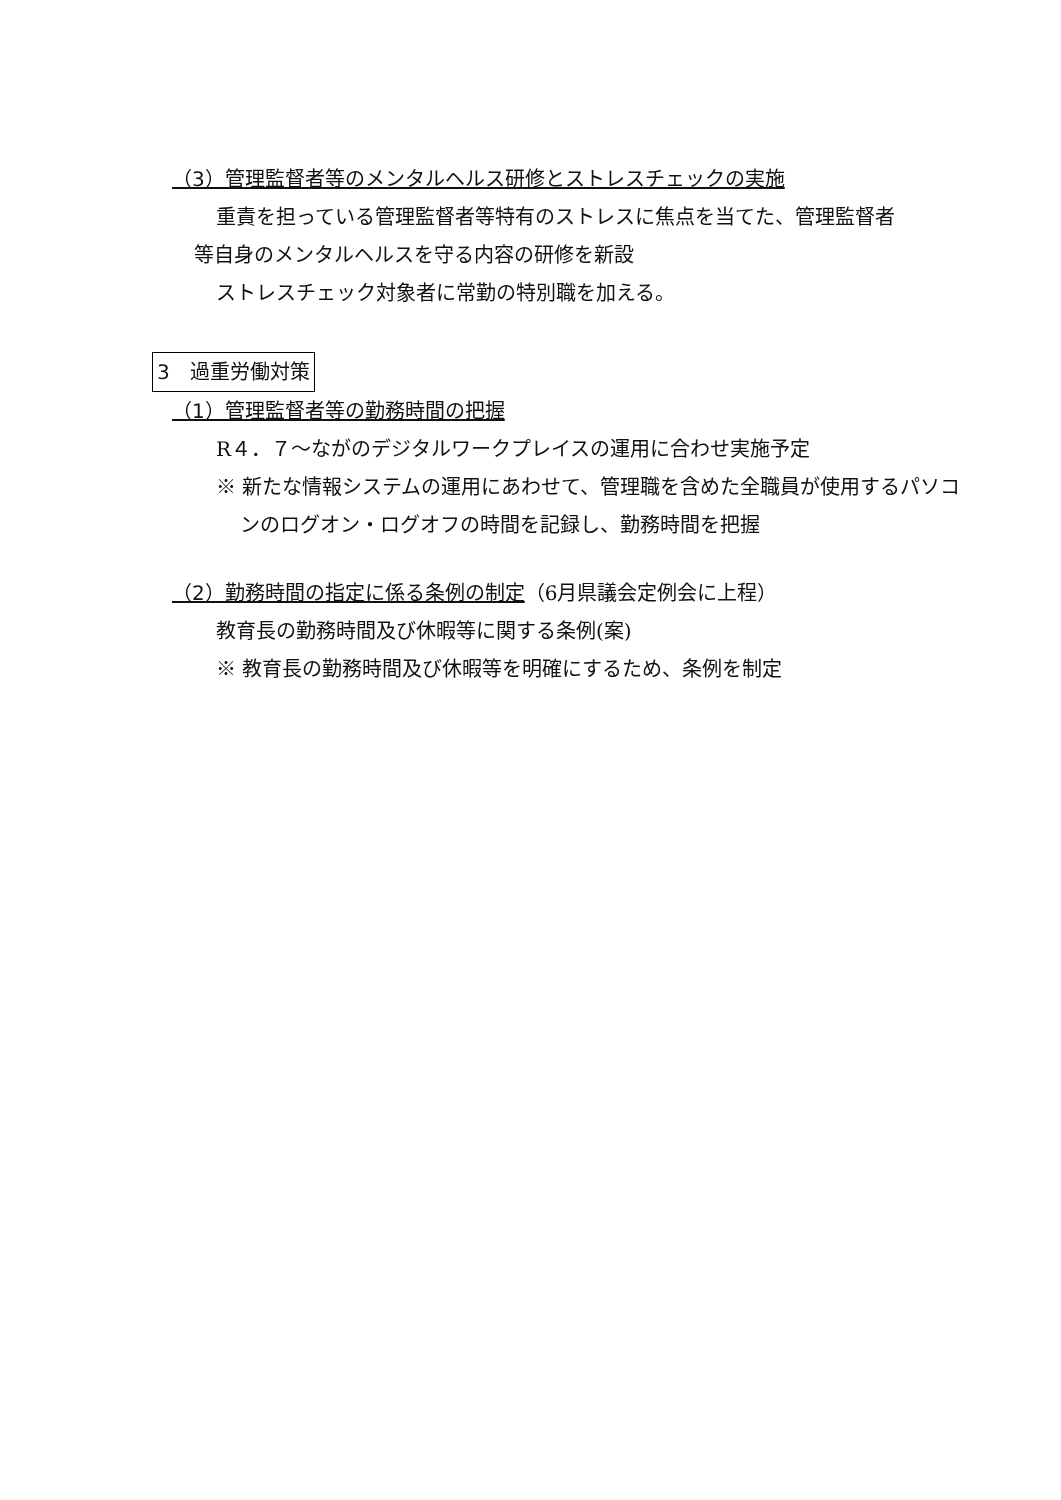（3）管理監督者等のメンタルヘルス研修とストレスチェックの実施
重責を担っている管理監督者等特有のストレスに焦点を当てた、管理監督者
等自身のメンタルヘルスを守る内容の研修を新設
ストレスチェック対象者に常勤の特別職を加える。
3　過重労働対策
（1）管理監督者等の勤務時間の把握
R４．７～ながのデジタルワークプレイスの運用に合わせ実施予定
※ 新たな情報システムの運用にあわせて、管理職を含めた全職員が使用するパソコ
ンのログオン・ログオフの時間を記録し、勤務時間を把握
（2）勤務時間の指定に係る条例の制定（6月県議会定例会に上程）
教育長の勤務時間及び休暇等に関する条例(案)
※ 教育長の勤務時間及び休暇等を明確にするため、条例を制定